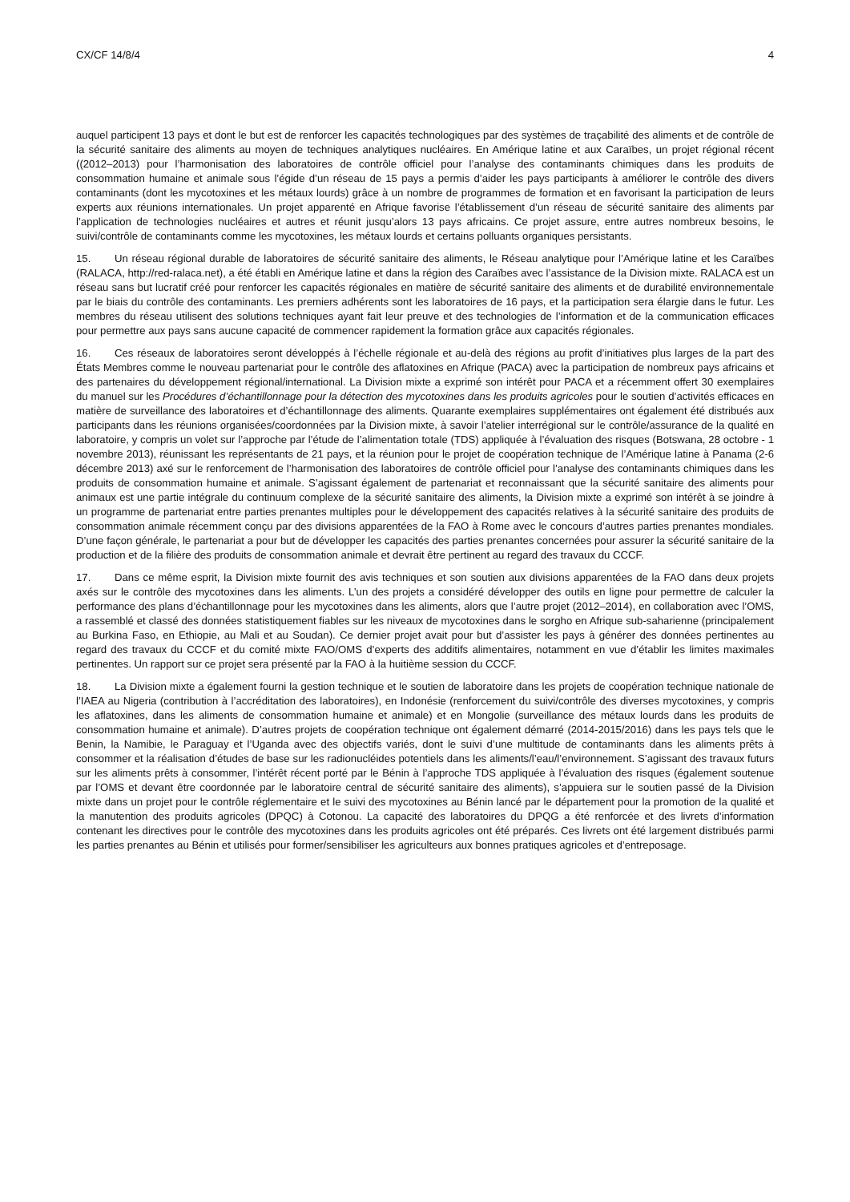CX/CF 14/8/4 4
auquel participent 13 pays et dont le but est de renforcer les capacités technologiques par des systèmes de traçabilité des aliments et de contrôle de la sécurité sanitaire des aliments au moyen de techniques analytiques nucléaires. En Amérique latine et aux Caraïbes, un projet régional récent ((2012–2013) pour l’harmonisation des laboratoires de contrôle officiel pour l’analyse des contaminants chimiques dans les produits de consommation humaine et animale sous l’égide d’un réseau de 15 pays a permis d’aider les pays participants à améliorer le contrôle des divers contaminants (dont les mycotoxines et les métaux lourds) grâce à un nombre de programmes de formation et en favorisant la participation de leurs experts aux réunions internationales. Un projet apparenté en Afrique favorise l’établissement d’un réseau de sécurité sanitaire des aliments par l’application de technologies nucléaires et autres et réunit jusqu’alors 13 pays africains. Ce projet assure, entre autres nombreux besoins, le suivi/contrôle de contaminants comme les mycotoxines, les métaux lourds et certains polluants organiques persistants.
15. Un réseau régional durable de laboratoires de sécurité sanitaire des aliments, le Réseau analytique pour l’Amérique latine et les Caraïbes (RALACA, http://red-ralaca.net), a été établi en Amérique latine et dans la région des Caraïbes avec l’assistance de la Division mixte. RALACA est un réseau sans but lucratif créé pour renforcer les capacités régionales en matière de sécurité sanitaire des aliments et de durabilité environnementale par le biais du contrôle des contaminants. Les premiers adhérents sont les laboratoires de 16 pays, et la participation sera élargie dans le futur. Les membres du réseau utilisent des solutions techniques ayant fait leur preuve et des technologies de l’information et de la communication efficaces pour permettre aux pays sans aucune capacité de commencer rapidement la formation grâce aux capacités régionales.
16. Ces réseaux de laboratoires seront développés à l’échelle régionale et au-delà des régions au profit d’initiatives plus larges de la part des États Membres comme le nouveau partenariat pour le contrôle des aflatoxines en Afrique (PACA) avec la participation de nombreux pays africains et des partenaires du développement régional/international. La Division mixte a exprimé son intérêt pour PACA et a récemment offert 30 exemplaires du manuel sur les Procédures d’échantillonnage pour la détection des mycotoxines dans les produits agricoles pour le soutien d’activités efficaces en matière de surveillance des laboratoires et d’échantillonnage des aliments. Quarante exemplaires supplémentaires ont également été distribués aux participants dans les réunions organisées/coordonnées par la Division mixte, à savoir l’atelier interrégional sur le contrôle/assurance de la qualité en laboratoire, y compris un volet sur l’approche par l’étude de l’alimentation totale (TDS) appliquée à l’évaluation des risques (Botswana, 28 octobre - 1 novembre 2013), réunissant les représentants de 21 pays, et la réunion pour le projet de coopération technique de l’Amérique latine à Panama (2-6 décembre 2013) axé sur le renforcement de l’harmonisation des laboratoires de contrôle officiel pour l’analyse des contaminants chimiques dans les produits de consommation humaine et animale. S’agissant également de partenariat et reconnaissant que la sécurité sanitaire des aliments pour animaux est une partie intégrale du continuum complexe de la sécurité sanitaire des aliments, la Division mixte a exprimé son intérêt à se joindre à un programme de partenariat entre parties prenantes multiples pour le développement des capacités relatives à la sécurité sanitaire des produits de consommation animale récemment conçu par des divisions apparentées de la FAO à Rome avec le concours d’autres parties prenantes mondiales. D’une façon générale, le partenariat a pour but de développer les capacités des parties prenantes concernées pour assurer la sécurité sanitaire de la production et de la filière des produits de consommation animale et devrait être pertinent au regard des travaux du CCCF.
17. Dans ce même esprit, la Division mixte fournit des avis techniques et son soutien aux divisions apparentées de la FAO dans deux projets axés sur le contrôle des mycotoxines dans les aliments. L’un des projets a considéré développer des outils en ligne pour permettre de calculer la performance des plans d’échantillonnage pour les mycotoxines dans les aliments, alors que l’autre projet (2012–2014), en collaboration avec l’OMS, a rassemblé et classé des données statistiquement fiables sur les niveaux de mycotoxines dans le sorgho en Afrique sub-saharienne (principalement au Burkina Faso, en Ethiopie, au Mali et au Soudan). Ce dernier projet avait pour but d’assister les pays à générer des données pertinentes au regard des travaux du CCCF et du comité mixte FAO/OMS d’experts des additifs alimentaires, notamment en vue d’établir les limites maximales pertinentes. Un rapport sur ce projet sera présenté par la FAO à la huitième session du CCCF.
18. La Division mixte a également fourni la gestion technique et le soutien de laboratoire dans les projets de coopération technique nationale de l’IAEA au Nigeria (contribution à l’accréditation des laboratoires), en Indonésie (renforcement du suivi/contrôle des diverses mycotoxines, y compris les aflatoxines, dans les aliments de consommation humaine et animale) et en Mongolie (surveillance des métaux lourds dans les produits de consommation humaine et animale). D’autres projets de coopération technique ont également démarré (2014-2015/2016) dans les pays tels que le Benin, la Namibie, le Paraguay et l’Uganda avec des objectifs variés, dont le suivi d’une multitude de contaminants dans les aliments prêts à consommer et la réalisation d’études de base sur les radionucléides potentiels dans les aliments/l’eau/l’environnement. S’agissant des travaux futurs sur les aliments prêts à consommer, l’intérêt récent porté par le Bénin à l’approche TDS appliquée à l’évaluation des risques (également soutenue par l’OMS et devant être coordonnée par le laboratoire central de sécurité sanitaire des aliments), s’appuiera sur le soutien passé de la Division mixte dans un projet pour le contrôle réglementaire et le suivi des mycotoxines au Bénin lancé par le département pour la promotion de la qualité et la manutention des produits agricoles (DPQC) à Cotonou. La capacité des laboratoires du DPQG a été renforcée et des livrets d’information contenant les directives pour le contrôle des mycotoxines dans les produits agricoles ont été préparés. Ces livrets ont été largement distribués parmi les parties prenantes au Bénin et utilisés pour former/sensibiliser les agriculteurs aux bonnes pratiques agricoles et d’entreposage.